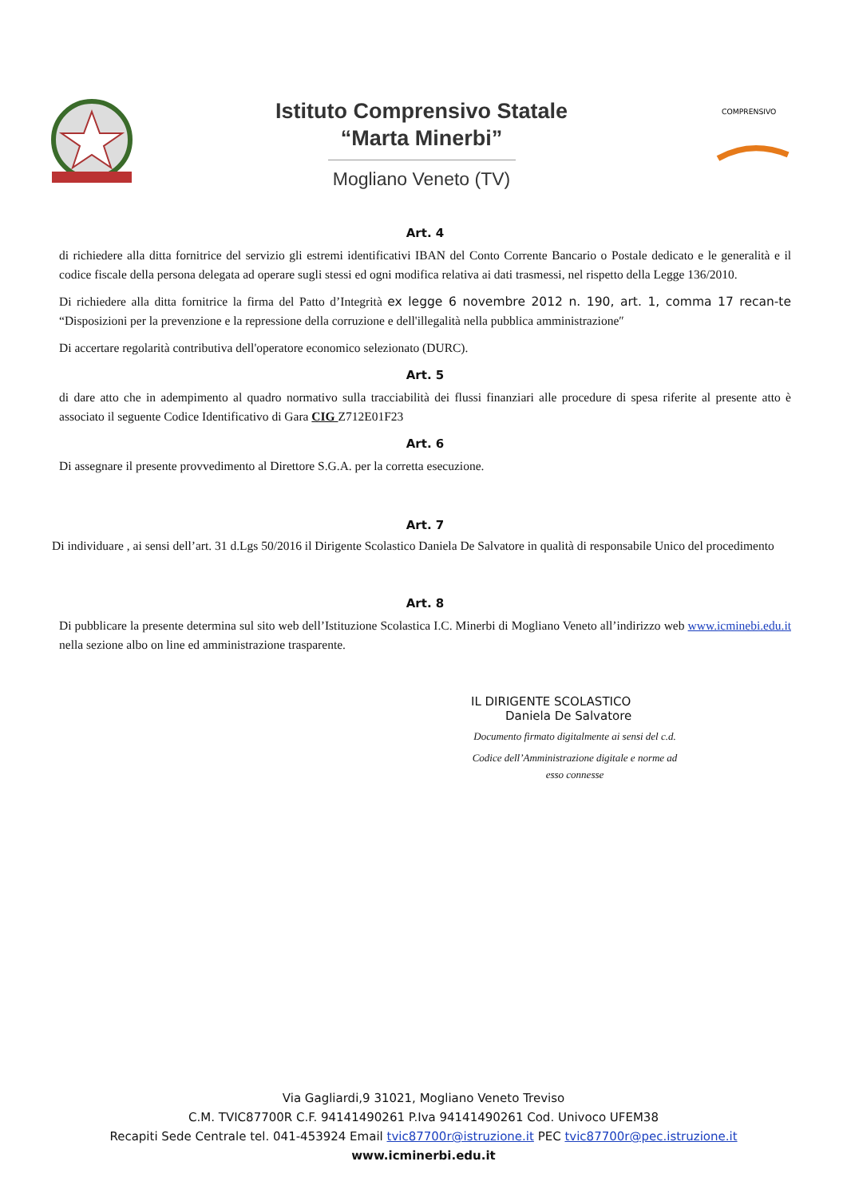Istituto Comprensivo Statale
“Marta Minerbi”
Mogliano Veneto (TV)
COMPRENSIVO
Art. 4
di richiedere alla ditta fornitrice del servizio gli estremi identificativi IBAN del Conto Corrente Bancario o Postale dedicato e le generalità e il codice fiscale della persona delegata ad operare sugli stessi ed ogni modifica relativa ai dati trasmessi, nel rispetto della Legge 136/2010.
Di richiedere alla ditta fornitrice la firma del Patto d’Integrità ex legge 6 novembre 2012 n. 190, art. 1, comma 17 recan-te “Disposizioni per la prevenzione e la repressione della corruzione e dell'illegalità nella pubblica amministrazione″
Di accertare regolarità contributiva dell'operatore economico selezionato (DURC).
Art. 5
di dare atto che in adempimento al quadro normativo sulla tracciabilità dei flussi finanziari alle procedure di spesa riferite al presente atto è associato il seguente Codice Identificativo di Gara CIG Z712E01F23
Art. 6
Di assegnare il presente provvedimento al Direttore S.G.A. per la corretta esecuzione.
Art. 7
Di individuare , ai sensi dell’art. 31 d.Lgs 50/2016 il Dirigente Scolastico Daniela De Salvatore in qualità di responsabile Unico del procedimento
Art. 8
Di pubblicare la presente determina sul sito web dell’Istituzione Scolastica I.C. Minerbi di Mogliano Veneto all’indirizzo web www.icminebi.edu.it nella sezione albo on line ed amministrazione trasparente.
IL DIRIGENTE SCOLASTICO
Daniela De Salvatore
Documento firmato digitalmente ai sensi del c.d.
Codice dell’Amministrazione digitale e norme ad esso connesse
Via Gagliardi,9 31021, Mogliano Veneto Treviso
C.M. TVIC87700R C.F. 94141490261 P.Iva 94141490261 Cod. Univoco UFEM38
Recapiti Sede Centrale tel. 041-453924 Email tvic87700r@istruzione.it PEC tvic87700r@pec.istruzione.it
www.icminerbi.edu.it